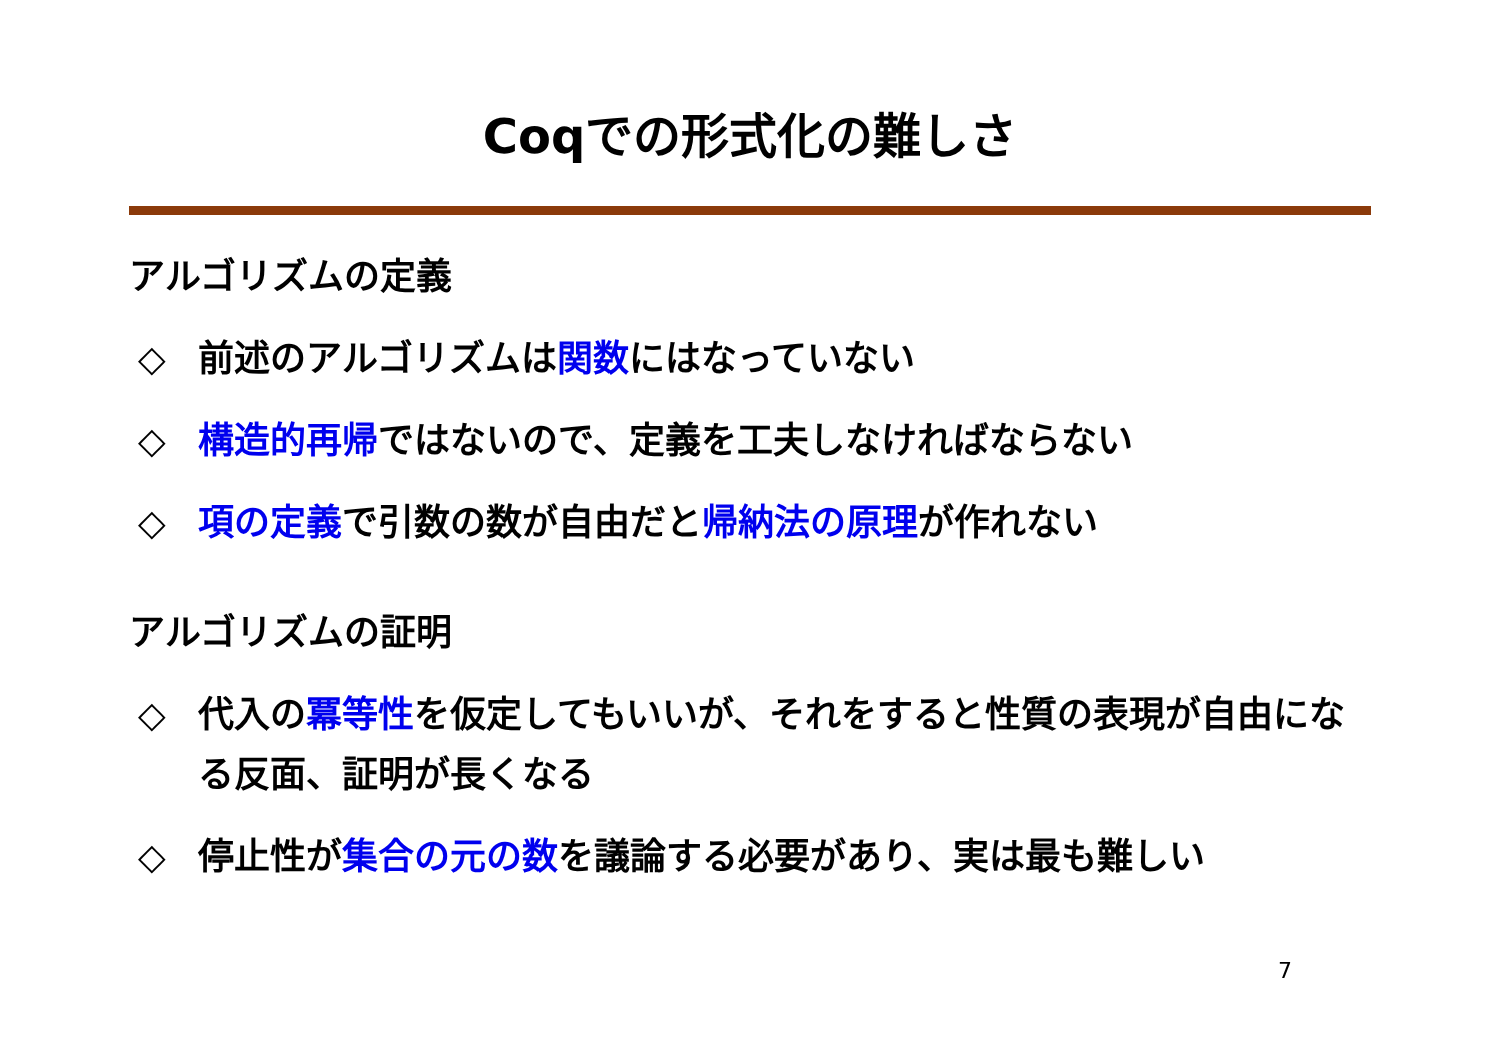Coqでの形式化の難しさ
アルゴリズムの定義
◇ 前述のアルゴリズムは関数にはなっていない
◇ 構造的再帰ではないので、定義を工夫しなければならない
◇ 項の定義で引数の数が自由だと帰納法の原理が作れない
アルゴリズムの証明
◇ 代入の冪等性を仮定してもいいが、それをすると性質の表現が自由になる反面、証明が長くなる
◇ 停止性が集合の元の数を議論する必要があり、実は最も難しい
7